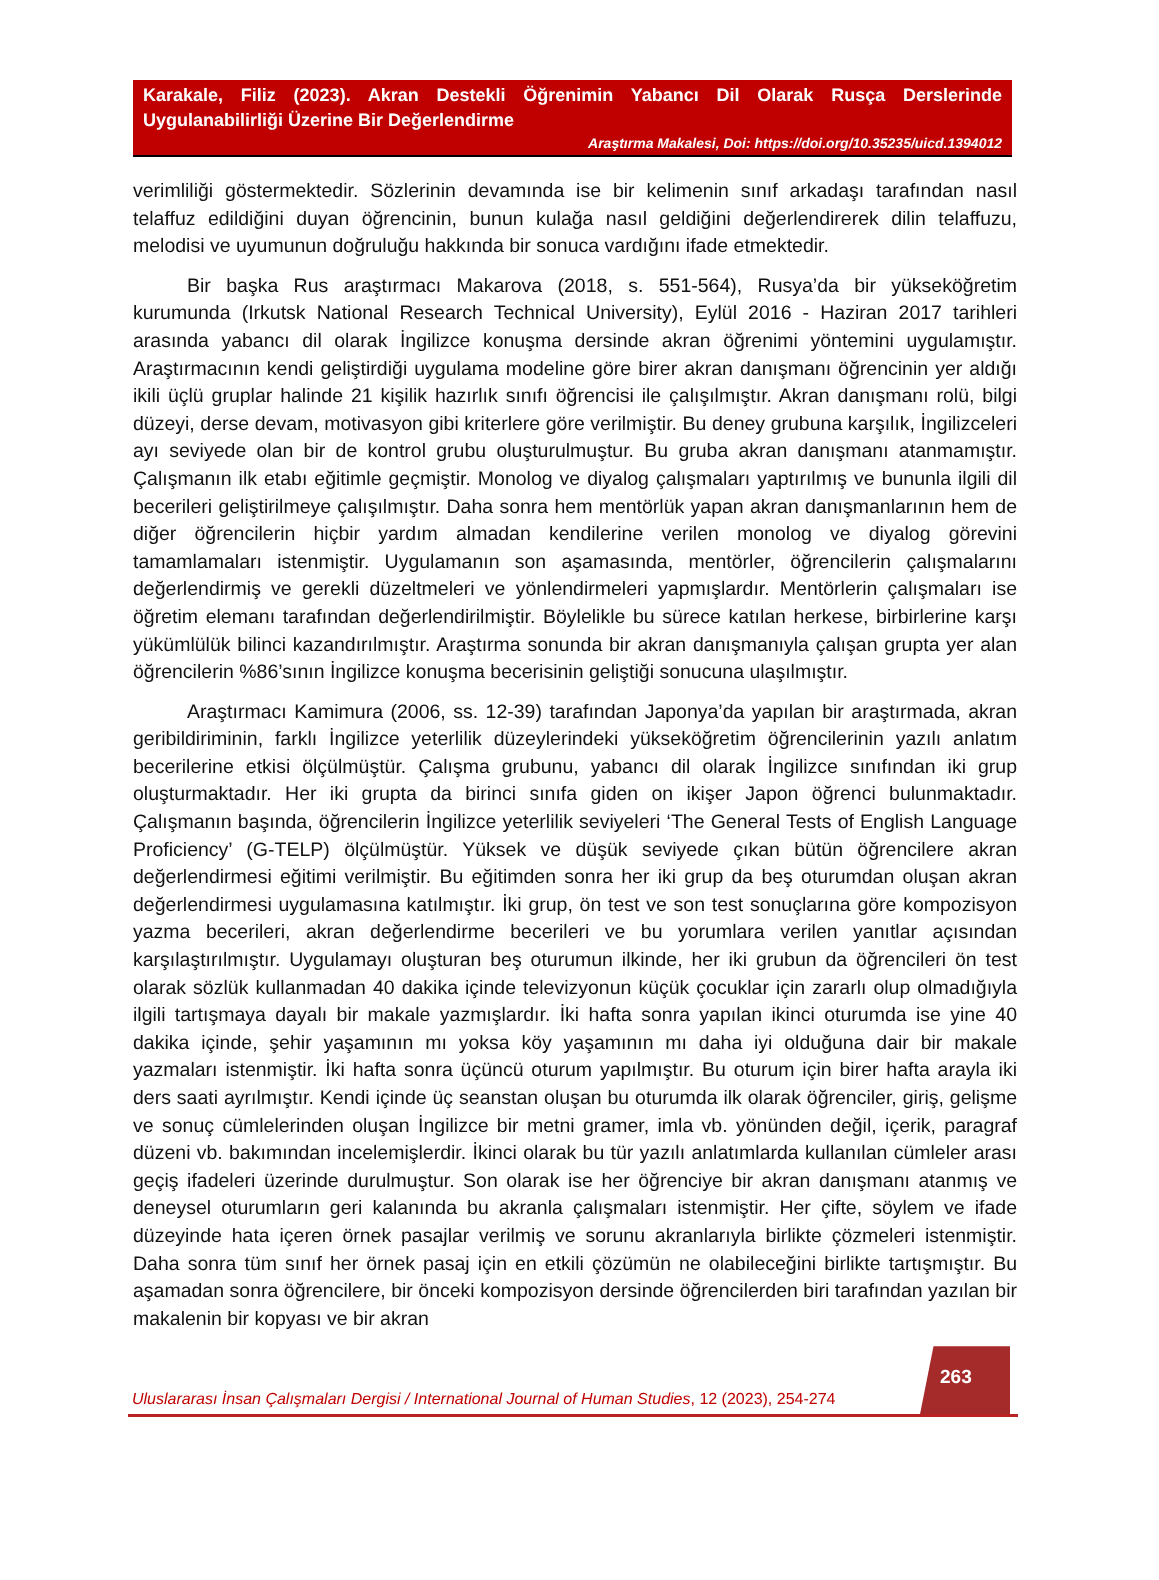Karakale, Filiz (2023). Akran Destekli Öğrenimin Yabancı Dil Olarak Rusça Derslerinde Uygulanabilirliği Üzerine Bir Değerlendirme
Araştırma Makalesi, Doi: https://doi.org/10.35235/uicd.1394012
verimliliği göstermektedir. Sözlerinin devamında ise bir kelimenin sınıf arkadaşı tarafından nasıl telaffuz edildiğini duyan öğrencinin, bunun kulağa nasıl geldiğini değerlendirerek dilin telaffuzu, melodisi ve uyumunun doğruluğu hakkında bir sonuca vardığını ifade etmektedir.
Bir başka Rus araştırmacı Makarova (2018, s. 551-564), Rusya’da bir yükseköğretim kurumunda (Irkutsk National Research Technical University), Eylül 2016 - Haziran 2017 tarihleri arasında yabancı dil olarak İngilizce konuşma dersinde akran öğrenimi yöntemini uygulamıştır. Araştırmacının kendi geliştirdiği uygulama modeline göre birer akran danışmanı öğrencinin yer aldığı ikili üçlü gruplar halinde 21 kişilik hazırlık sınıfı öğrencisi ile çalışılmıştır. Akran danışmanı rolü, bilgi düzeyi, derse devam, motivasyon gibi kriterlere göre verilmiştir. Bu deney grubuna karşılık, İngilizceleri ayı seviyede olan bir de kontrol grubu oluşturulmuştur. Bu gruba akran danışmanı atanmamıştır. Çalışmanın ilk etabı eğitimle geçmiştir. Monolog ve diyalog çalışmaları yaptırılmış ve bununla ilgili dil becerileri geliştirilmeye çalışılmıştır. Daha sonra hem mentörlük yapan akran danışmanlarının hem de diğer öğrencilerin hiçbir yardım almadan kendilerine verilen monolog ve diyalog görevini tamamlamaları istenmiştir. Uygulamanın son aşamasında, mentörler, öğrencilerin çalışmalarını değerlendirmiş ve gerekli düzeltmeleri ve yönlendirmeleri yapmışlardır. Mentörlerin çalışmaları ise öğretim elemanı tarafından değerlendirilmiştir. Böylelikle bu sürece katılan herkese, birbirlerine karşı yükümlülük bilinci kazandırılmıştır. Araştırma sonunda bir akran danışmanıyla çalışan grupta yer alan öğrencilerin %86’sının İngilizce konuşma becerisinin geliştiği sonucuna ulaşılmıştır.
Araştırmacı Kamimura (2006, ss. 12-39) tarafından Japonya’da yapılan bir araştırmada, akran geribildiriminin, farklı İngilizce yeterlilik düzeylerindeki yükseköğretim öğrencilerinin yazılı anlatım becerilerine etkisi ölçülmüştür. Çalışma grubunu, yabancı dil olarak İngilizce sınıfından iki grup oluşturmaktadır. Her iki grupta da birinci sınıfa giden on ikişer Japon öğrenci bulunmaktadır. Çalışmanın başında, öğrencilerin İngilizce yeterlilik seviyeleri ‘The General Tests of English Language Proficiency’ (G-TELP) ölçülmüştür. Yüksek ve düşük seviyede çıkan bütün öğrencilere akran değerlendirmesi eğitimi verilmiştir. Bu eğitimden sonra her iki grup da beş oturumdan oluşan akran değerlendirmesi uygulamasına katılmıştır. İki grup, ön test ve son test sonuçlarına göre kompozisyon yazma becerileri, akran değerlendirme becerileri ve bu yorumlara verilen yanıtlar açısından karşılaştırılmıştır. Uygulamayı oluşturan beş oturumun ilkinde, her iki grubun da öğrencileri ön test olarak sözlük kullanmadan 40 dakika içinde televizyonun küçük çocuklar için zararlı olup olmadığıyla ilgili tartışmaya dayalı bir makale yazmışlardır. İki hafta sonra yapılan ikinci oturumda ise yine 40 dakika içinde, şehir yaşamının mı yoksa köy yaşamının mı daha iyi olduğuna dair bir makale yazmaları istenmiştir. İki hafta sonra üçüncü oturum yapılmıştır. Bu oturum için birer hafta arayla iki ders saati ayrılmıştır. Kendi içinde üç seanstan oluşan bu oturumda ilk olarak öğrenciler, giriş, gelişme ve sonuç cümlelerinden oluşan İngilizce bir metni gramer, imla vb. yönünden değil, içerik, paragraf düzeni vb. bakımından incelemişlerdir. İkinci olarak bu tür yazılı anlatımlarda kullanılan cümleler arası geçiş ifadeleri üzerinde durulmuştur. Son olarak ise her öğrenciye bir akran danışmanı atanmış ve deneysel oturumların geri kalanında bu akranla çalışmaları istenmiştir. Her çifte, söylem ve ifade düzeyinde hata içeren örnek pasajlar verilmiş ve sorunu akranlarıyla birlikte çözmeleri istenmiştir. Daha sonra tüm sınıf her örnek pasaj için en etkili çözümün ne olabileceğini birlikte tartışmıştır. Bu aşamadan sonra öğrencilere, bir önceki kompozisyon dersinde öğrencilerden biri tarafından yazılan bir makalenin bir kopyası ve bir akran
Uluslararası İnsan Çalışmaları Dergisi / International Journal of Human Studies, 12 (2023), 254-274
263